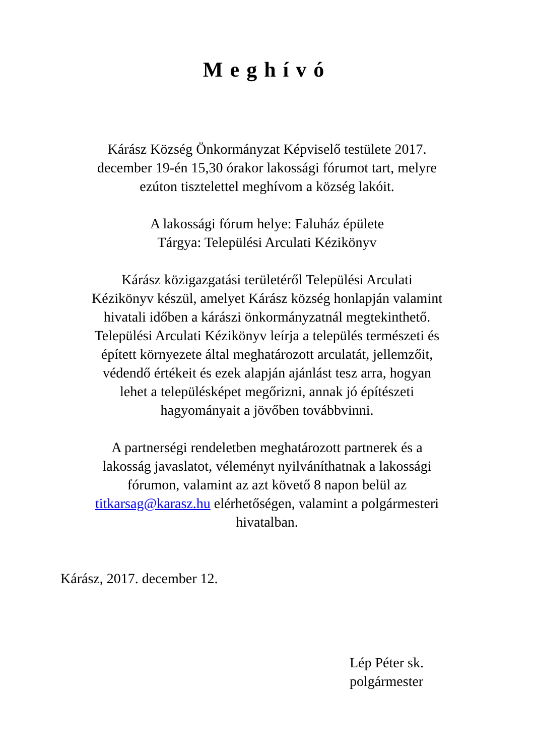Meghívó
Kárász Község Önkormányzat Képviselő testülete 2017.
december 19-én 15,30 órakor lakossági fórumot tart, melyre
ezúton tisztelettel meghívom a község lakóit.
A lakossági fórum helye: Faluház épülete
Tárgya: Települési Arculati Kézikönyv
Kárász közigazgatási területéről Települési Arculati
Kézikönyv készül, amelyet Kárász község honlapján valamint
hivatali időben a kárászi önkormányzatnál megtekinthető.
Települési Arculati Kézikönyv leírja a település természeti és
épített környezete által meghatározott arculatát, jellemzőit,
védendő értékeit és ezek alapján ajánlást tesz arra, hogyan
lehet a településképet megőrizni, annak jó építészeti
hagyományait a jövőben továbbvinni.
A partnerségi rendeletben meghatározott partnerek és a
lakosság javaslatot, véleményt nyilváníthatnak a lakossági
fórumon, valamint az azt követő 8 napon belül az
titkarsag@karasz.hu elérhetőségen, valamint a polgármesteri
hivatalban.
Kárász, 2017. december 12.
Lép Péter sk.
polgármester